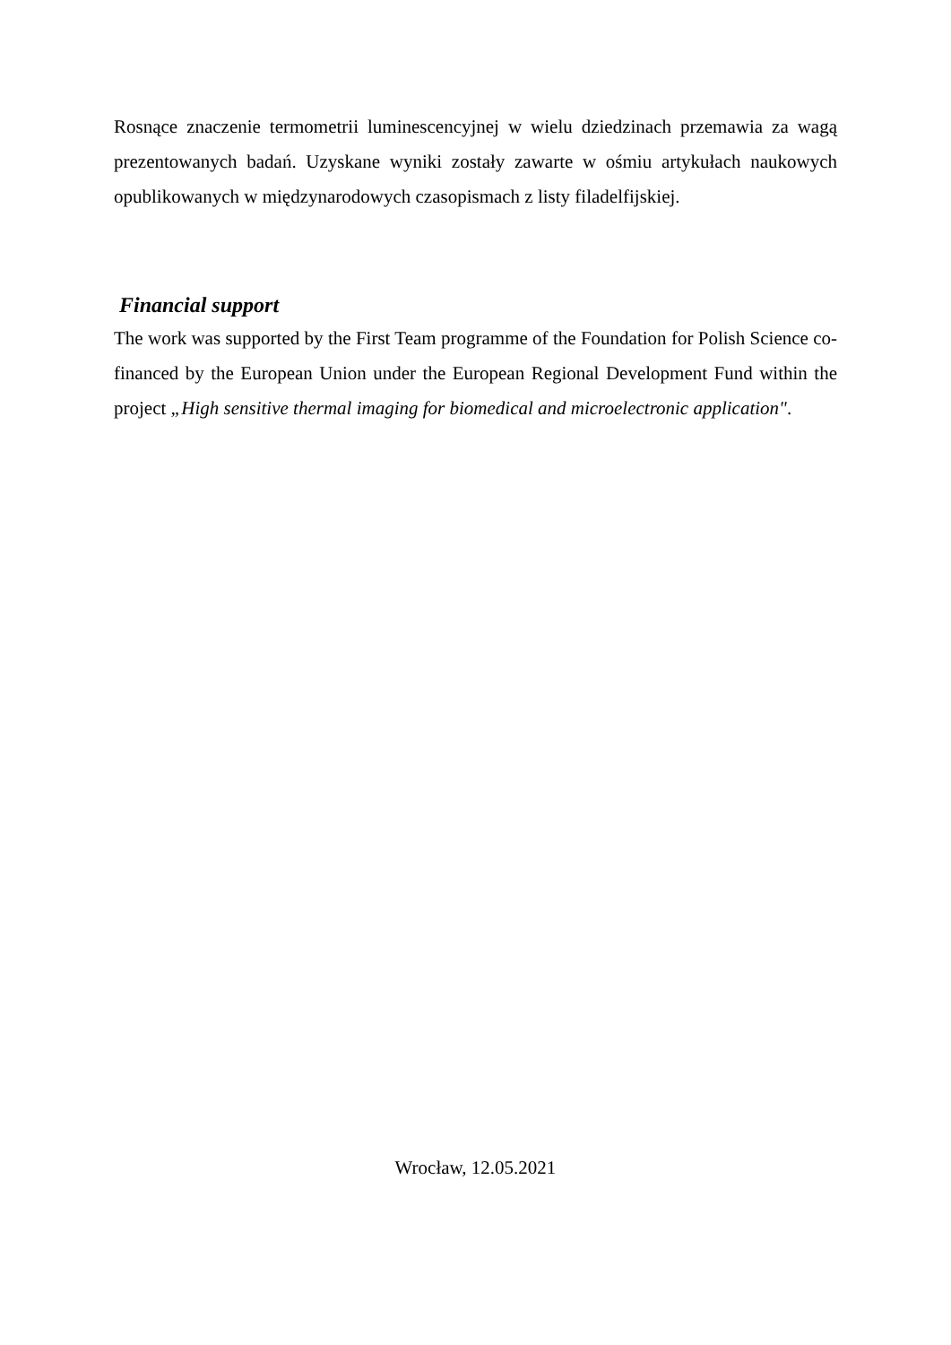Rosnące znaczenie termometrii luminescencyjnej w wielu dziedzinach przemawia za wagą prezentowanych badań. Uzyskane wyniki zostały zawarte w ośmiu artykułach naukowych opublikowanych w międzynarodowych czasopismach z listy filadelfijskiej.
Financial support
The work was supported by the First Team programme of the Foundation for Polish Science co-financed by the European Union under the European Regional Development Fund within the project „High sensitive thermal imaging for biomedical and microelectronic application".
Wrocław, 12.05.2021